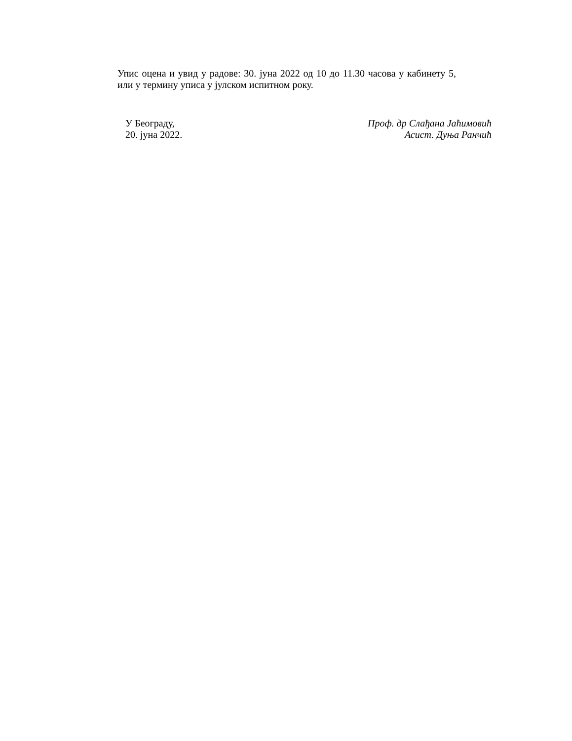Упис оцена и увид у радове: 30. јуна 2022 од 10 до 11.30 часова у кабинету 5, или у термину уписа у јулском испитном року.
У Београду,
20. јуна 2022.
Проф. др Слађана Јаћимовић
Асист. Дуња Ранчић